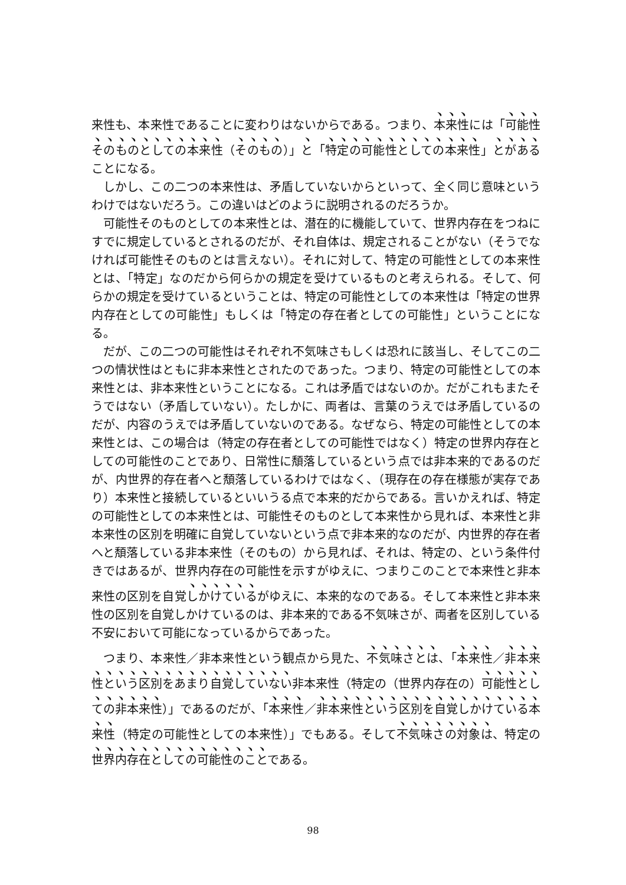来性も、本来性であることに変わりはないからである。つまり、本来性には「可能性そのものとしての本来性（そのもの）」と「特定の可能性としての本来性」とがあることになる。
しかし、この二つの本来性は、矛盾していないからといって、全く同じ意味というわけではないだろう。この違いはどのように説明されるのだろうか。
可能性そのものとしての本来性とは、潜在的に機能していて、世界内存在をつねにすでに規定しているとされるのだが、それ自体は、規定されることがない（そうでなければ可能性そのものとは言えない）。それに対して、特定の可能性としての本来性とは、「特定」なのだから何らかの規定を受けているものと考えられる。そして、何らかの規定を受けているということは、特定の可能性としての本来性は「特定の世界内存在としての可能性」もしくは「特定の存在者としての可能性」ということになる。
だが、この二つの可能性はそれぞれ不気味さもしくは恐れに該当し、そしてこの二つの情状性はともに非本来性とされたのであった。つまり、特定の可能性としての本来性とは、非本来性ということになる。これは矛盾ではないのか。だがこれもまたそうではない（矛盾していない）。たしかに、両者は、言葉のうえでは矛盾しているのだが、内容のうえでは矛盾していないのである。なぜなら、特定の可能性としての本来性とは、この場合は（特定の存在者としての可能性ではなく）特定の世界内存在としての可能性のことであり、日常性に頽落しているという点では非本来的であるのだが、内世界的存在者へと頽落しているわけではなく、（現存在の存在様態が実存であり）本来性と接続しているといいうる点で本来的だからである。言いかえれば、特定の可能性としての本来性とは、可能性そのものとして本来性から見れば、本来性と非本来性の区別を明確に自覚していないという点で非本来的なのだが、内世界的存在者へと頽落している非本来性（そのもの）から見れば、それは、特定の、という条件付きではあるが、世界内存在の可能性を示すがゆえに、つまりこのことで本来性と非本来性の区別を自覚しかけているがゆえに、本来的なのである。そして本来性と非本来性の区別を自覚しかけているのは、非本来的である不気味さが、両者を区別している不安において可能になっているからであった。
つまり、本来性／非本来性という観点から見た、不気味さとは、「本来性／非本来性という区別をあまり自覚していない非本来性（特定の（世界内存在の）可能性としての非本来性）」であるのだが、「本来性／非本来性という区別を自覚しかけている本来性（特定の可能性としての本来性）」でもある。そして不気味さの対象は、特定の世界内存在としての可能性のことである。
98